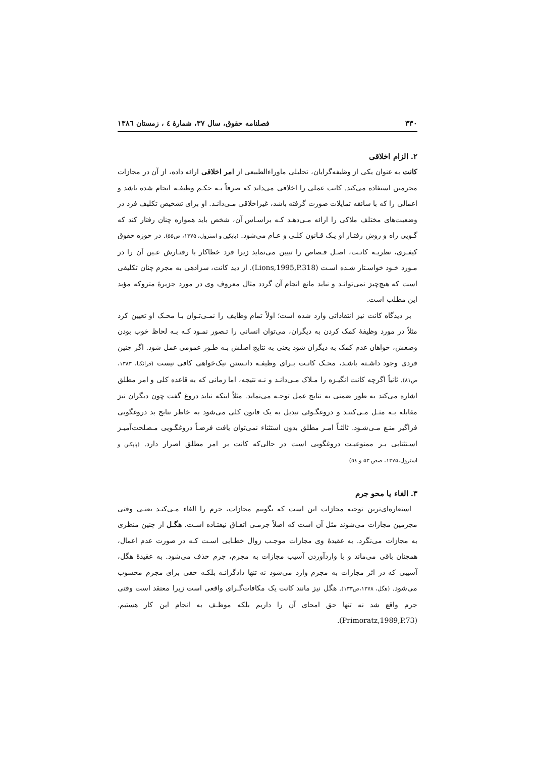۳۳۰ فصلنامه حقوق، سال ۳۷، شمارهٔ ٤ ، زمستان ١٣٨٦
۲. الزام اخلاقی
کانت به عنوان یکی از وظیفه‌گرایان، تحلیلی ماوراءالطبیعی از امر اخلاقی ارائه داده، از آن در مجازات مجرمین استفاده می‌کند. کانت عملی را اخلاقی می‌داند که صرفاً بـه حکـم وظیفـه انجام شده باشد و اعمالی را که با سائقه تمایلات صورت گرفته باشد، غیراخلاقی مـی‌دانـد. او برای تشخیص تکلیف فرد در وضعیت‌های مختلف ملاکی را ارائه مـی‌دهـد کـه براسـاس آن، شخص باید همواره چنان رفتار کند که گـویی راه و روش رفتـار او یـک قـانون کلـی و عـام می‌شود. (پاپکین و استرول، ۱۳۷۵، ص۵۵). در حوزه حقوق کیفـری، نظریـه کانـت، اصـل قـصاص را تبیین می‌نماید زیرا فرد خطاکار با رفتـارش عـین آن را در مـورد خـود خواسـتار شـده اسـت (Lions,1995,P.318). از دید کانت، سزادهی به مجرم چنان تکلیفی است که هیچ‌چیز نمی‌توانـد و نباید مانع انجام آن گردد مثال معروف وی در مورد جزیرهٔ متروکه مؤید این مطلب است.
بر دیدگاه کانت نیز انتقاداتی وارد شده است؛ اولاً تمام وظایف را نمـی‌تـوان بـا محـک او تعیین کرد مثلاً در مورد وظیفهٔ کمک کردن به دیگران، می‌توان انسانی را تـصور نمـود کـه بـه لحاظ خوب بودن وضعش، خواهان عدم کمک به دیگران شود یعنی به نتایج اصلش بـه طـور عمومی عمل شود. اگر چنین فردی وجود داشـته باشـد، محـک کانـت بـرای وظیفـه دانـستن نیک‌خواهی کافی نیست (فرانکنا، ۱۳۸۳، ص۸۱). ثانیاً اگرچه کانت انگیـزه را مـلاک مـی‌دانـد و نـه نتیجه، اما زمانی که به قاعده کلی و امر مطلق اشاره می‌کند به طور ضمنی به نتایج عمل توجـه می‌نماید. مثلاً اینکه نباید دروغ گفت چون دیگران نیز مقابله بـه مثـل مـی‌کننـد و دروغگـوئی تبدیل به یک قانون کلی می‌شود به خاطر نتایج بد دروغگویی فراگیر منـع مـی‌شـود. ثالثـاً امـر مطلق بدون استثناء نمی‌توان یافت فرضـاً دروغگـویی مـصلحت‌آمیـز اسـتثنایی بـر ممنوعیـت دروغگویی است در حالی‌که کانت بر امر مطلق اصرار دارد. (پاپکین و استرول،۱۳۷۵، صص ۵۳ و ٥٤)
۳. الغاء یا محو جرم
استعاره‌ای‌ترین توجیه مجازات این است که بگوییم مجازات، جرم را الغاء مـی‌کنـد یعنـی وقتی مجرمین مجازات می‌شوند مثل آن است که اصلاً جرمـی اتفـاق نیفتـاده اسـت. هگـل از چنین منظری به مجازات می‌نگرد. به عقیدهٔ وی مجازات موجـب زوال خطـایی اسـت کـه در صورت عدم اعمال، همچنان باقی می‌ماند و با واردآوردن آسیب مجازات به مجرم، جرم حذف می‌شود. به عقیدهٔ هگل، آسیبی که در اثر مجازات به مجرم وارد می‌شود نه تنها دادگرانـه بلکـه حقی برای مجرم محسوب می‌شود. (هگل، ۱۳۷۸،ص۱۳۳). هگل نیز مانند کانت یک مکافات‌گـرای واقعی است زیرا معتقد است وقتی جرم واقع شد نه تنها حق امحای آن را داریم بلکه موظـف به انجام این کار هستیم. (Primoratz,1989,P.73).